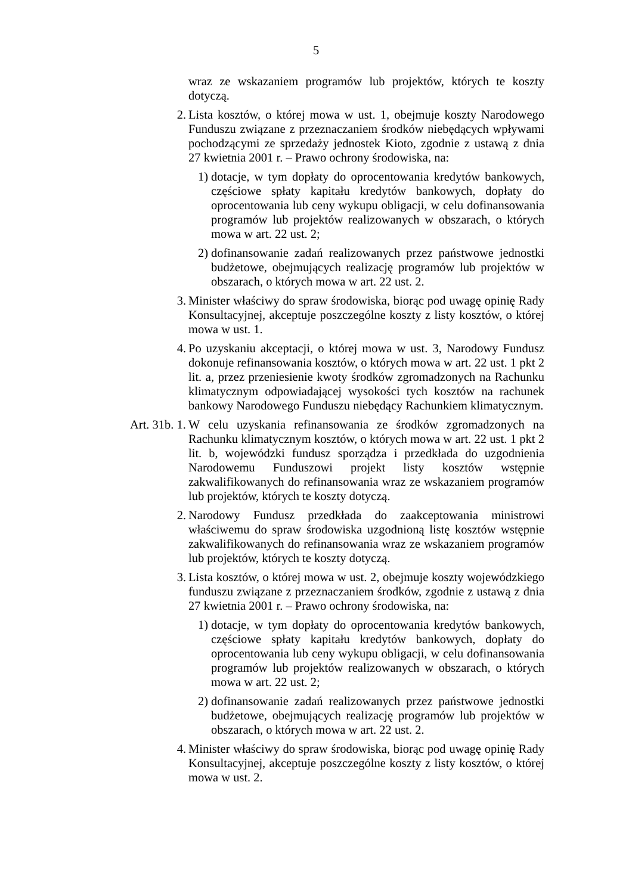5
wraz ze wskazaniem programów lub projektów, których te koszty dotyczą.
2. Lista kosztów, o której mowa w ust. 1, obejmuje koszty Narodowego Funduszu związane z przeznaczaniem środków niebędących wpływami pochodzącymi ze sprzedaży jednostek Kioto, zgodnie z ustawą z dnia 27 kwietnia 2001 r. – Prawo ochrony środowiska, na:
1) dotacje, w tym dopłaty do oprocentowania kredytów bankowych, częściowe spłaty kapitału kredytów bankowych, dopłaty do oprocentowania lub ceny wykupu obligacji, w celu dofinansowania programów lub projektów realizowanych w obszarach, o których mowa w art. 22 ust. 2;
2) dofinansowanie zadań realizowanych przez państwowe jednostki budżetowe, obejmujących realizację programów lub projektów w obszarach, o których mowa w art. 22 ust. 2.
3. Minister właściwy do spraw środowiska, biorąc pod uwagę opinię Rady Konsultacyjnej, akceptuje poszczególne koszty z listy kosztów, o której mowa w ust. 1.
4. Po uzyskaniu akceptacji, o której mowa w ust. 3, Narodowy Fundusz dokonuje refinansowania kosztów, o których mowa w art. 22 ust. 1 pkt 2 lit. a, przez przeniesienie kwoty środków zgromadzonych na Rachunku klimatycznym odpowiadającej wysokości tych kosztów na rachunek bankowy Narodowego Funduszu niebędący Rachunkiem klimatycznym.
Art. 31b. 1. W celu uzyskania refinansowania ze środków zgromadzonych na Rachunku klimatycznym kosztów, o których mowa w art. 22 ust. 1 pkt 2 lit. b, wojewódzki fundusz sporządza i przedkłada do uzgodnienia Narodowemu Funduszowi projekt listy kosztów wstępnie zakwalifikowanych do refinansowania wraz ze wskazaniem programów lub projektów, których te koszty dotyczą.
2. Narodowy Fundusz przedkłada do zaakceptowania ministrowi właściwemu do spraw środowiska uzgodnioną listę kosztów wstępnie zakwalifikowanych do refinansowania wraz ze wskazaniem programów lub projektów, których te koszty dotyczą.
3. Lista kosztów, o której mowa w ust. 2, obejmuje koszty wojewódzkiego funduszu związane z przeznaczaniem środków, zgodnie z ustawą z dnia 27 kwietnia 2001 r. – Prawo ochrony środowiska, na:
1) dotacje, w tym dopłaty do oprocentowania kredytów bankowych, częściowe spłaty kapitału kredytów bankowych, dopłaty do oprocentowania lub ceny wykupu obligacji, w celu dofinansowania programów lub projektów realizowanych w obszarach, o których mowa w art. 22 ust. 2;
2) dofinansowanie zadań realizowanych przez państwowe jednostki budżetowe, obejmujących realizację programów lub projektów w obszarach, o których mowa w art. 22 ust. 2.
4. Minister właściwy do spraw środowiska, biorąc pod uwagę opinię Rady Konsultacyjnej, akceptuje poszczególne koszty z listy kosztów, o której mowa w ust. 2.